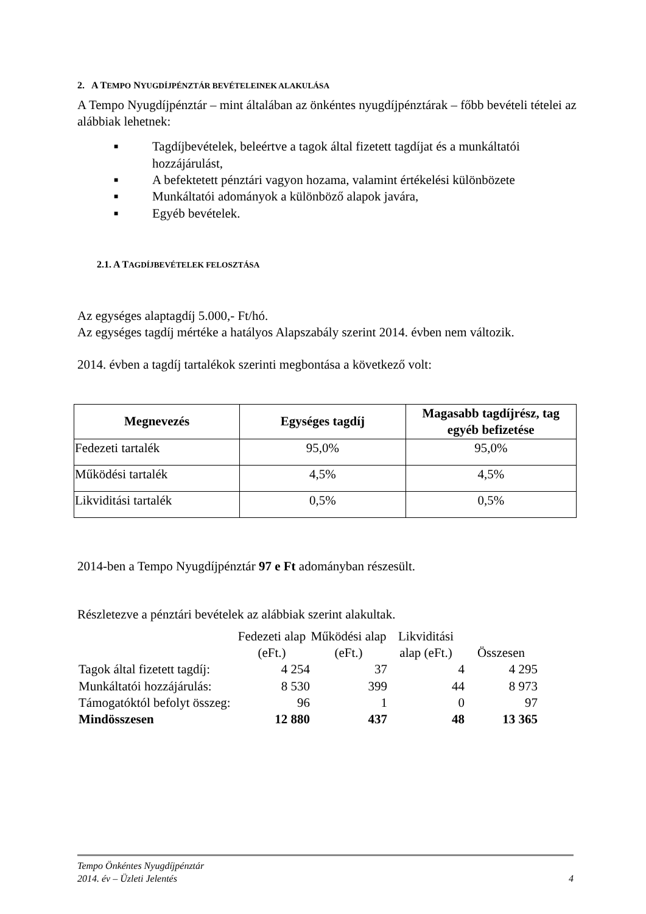2. A TEMPO NYUGDÍJPÉNZTÁR BEVÉTELEINEK ALAKULÁSA
A Tempo Nyugdíjpénztár – mint általában az önkéntes nyugdíjpénztárak – főbb bevételi tételei az alábbiak lehetnek:
■ Tagdíjbevételek, beleértve a tagok által fizetett tagdíjat és a munkáltatói hozzájárulást,
■ A befektetett pénztári vagyon hozama, valamint értékelési különbözete
■ Munkáltatói adományok a különböző alapok javára,
■ Egyéb bevételek.
2.1. A TAGDÍJBEVÉTELEK FELOSZTÁSA
Az egységes alaptagdíj 5.000,- Ft/hó.
Az egységes tagdíj mértéke a hatályos Alapszabály szerint 2014. évben nem változik.
2014. évben a tagdíj tartalékok szerinti megbontása a következő volt:
| Megnevezés | Egységes tagdíj | Magasabb tagdíjrész, tag egyéb befizetése |
| --- | --- | --- |
| Fedezeti tartalék | 95,0% | 95,0% |
| Működési tartalék | 4,5% | 4,5% |
| Likviditási tartalék | 0,5% | 0,5% |
2014-ben a Tempo Nyugdíjpénztár 97 e Ft adományban részesült.
Részletezve a pénztári bevételek az alábbiak szerint alakultak.
| | Fedezeti alap (eFt.) | Működési alap (eFt.) | Likviditási alap (eFt.) | Összesen |
| --- | --- | --- | --- | --- |
| Tagok által fizetett tagdíj: | 4 254 | 37 | 4 | 4 295 |
| Munkáltatói hozzájárulás: | 8 530 | 399 | 44 | 8 973 |
| Támogatóktól befolyt összeg: | 96 | 1 | 0 | 97 |
| Mindösszesen | 12 880 | 437 | 48 | 13 365 |
Tempo Önkéntes Nyugdíjpénztár
2014. év – Üzleti Jelentés 4